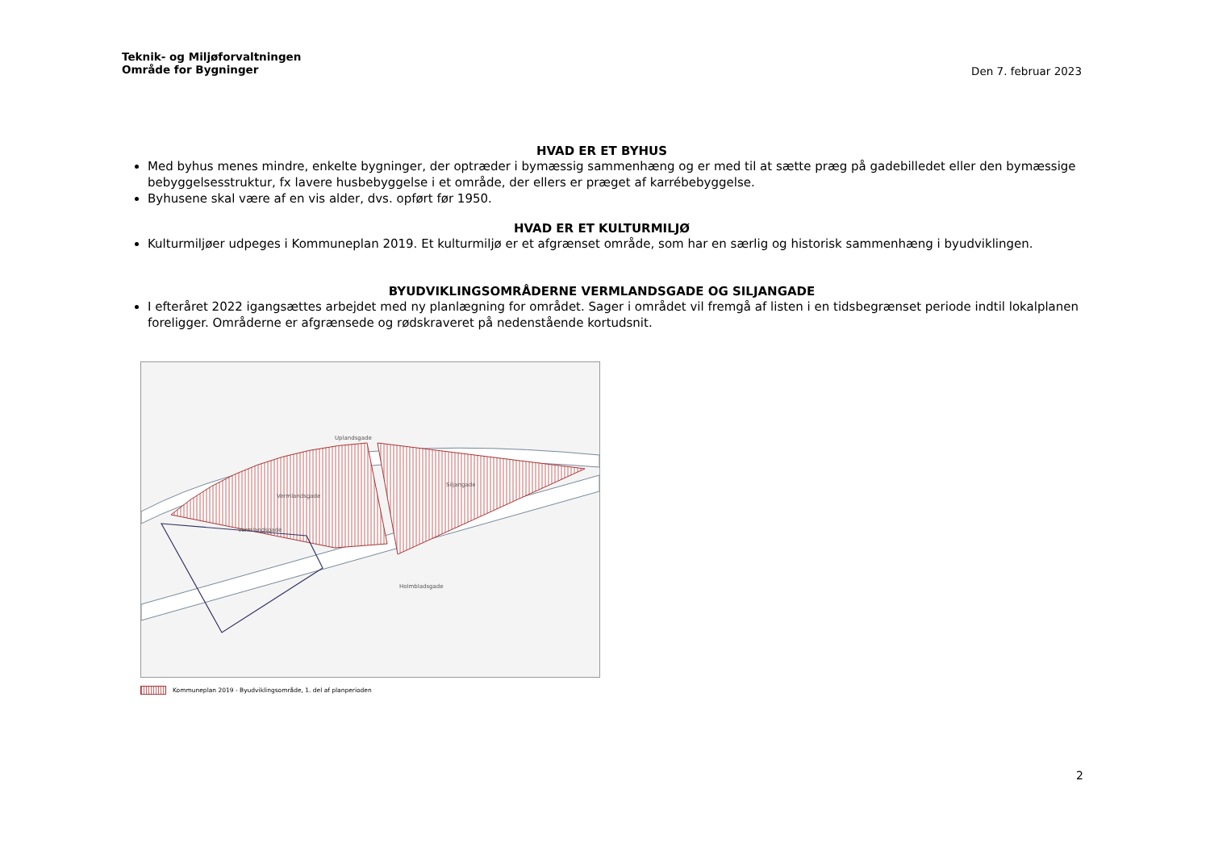Teknik- og Miljøforvaltningen
Område for Bygninger
Den 7. februar 2023
HVAD ER ET BYHUS
Med byhus menes mindre, enkelte bygninger, der optræder i bymæssig sammenhæng og er med til at sætte præg på gadebilledet eller den bymæssige bebyggelsesstruktur, fx lavere husbebyggelse i et område, der ellers er præget af karrébebyggelse.
Byhusene skal være af en vis alder, dvs. opført før 1950.
HVAD ER ET KULTURMILJØ
Kulturmiljøer udpeges i Kommuneplan 2019. Et kulturmiljø er et afgrænset område, som har en særlig og historisk sammenhæng i byudviklingen.
BYUDVIKLINGSOMRÅDERNE VERMLANDSGADE OG SILJANGADE
I efteråret 2022 igangsættes arbejdet med ny planlægning for området. Sager i området vil fremgå af listen i en tidsbegrænset periode indtil lokalplanen foreligger. Områderne er afgrænsede og rødskraveret på nedenstående kortudsnit.
Uplandsgade
Vermlandsgade
Siljangade
Vermlandsgade
Holmbladsgade
Kommuneplan 2019 - Byudviklingsområde, 1. del af planperioden
2